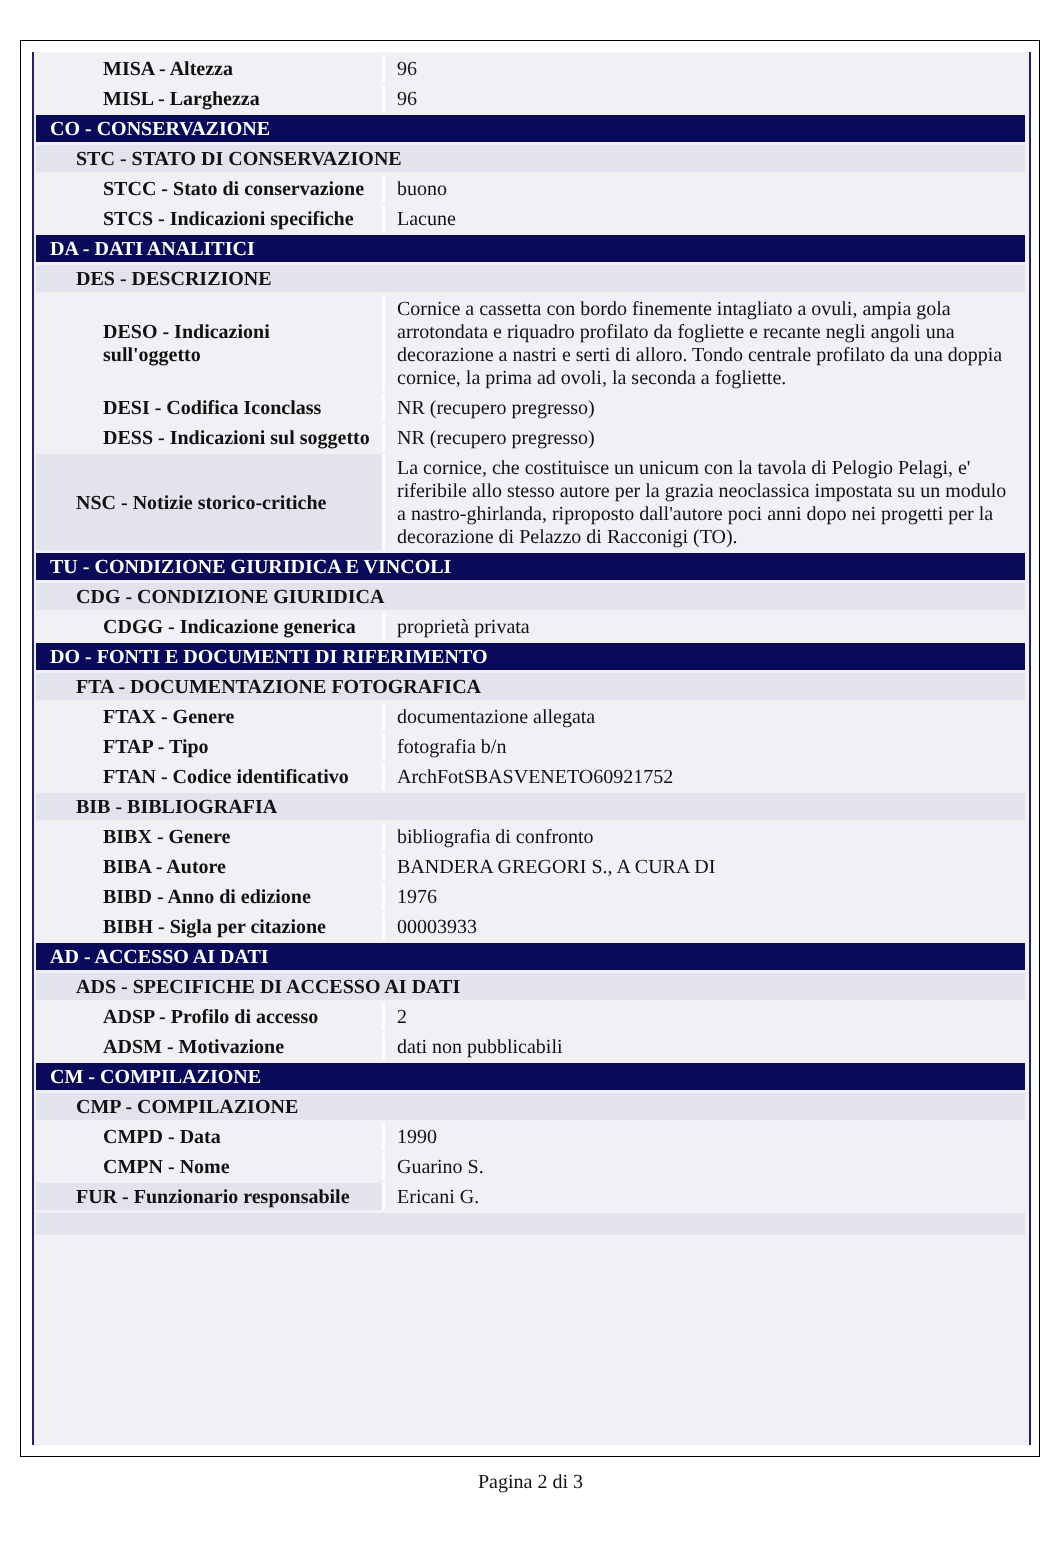| MISA - Altezza | 96 |
| MISL - Larghezza | 96 |
| CO - CONSERVAZIONE | |
| STC - STATO DI CONSERVAZIONE | |
| STCC - Stato di conservazione | buono |
| STCS - Indicazioni specifiche | Lacune |
| DA - DATI ANALITICI | |
| DES - DESCRIZIONE | |
| DESO - Indicazioni sull'oggetto | Cornice a cassetta con bordo finemente intagliato a ovuli, ampia gola arrotondata e riquadro profilato da fogliette e recante negli angoli una decorazione a nastri e serti di alloro. Tondo centrale profilato da una doppia cornice, la prima ad ovoli, la seconda a fogliette. |
| DESI - Codifica Iconclass | NR (recupero pregresso) |
| DESS - Indicazioni sul soggetto | NR (recupero pregresso) |
| NSC - Notizie storico-critiche | La cornice, che costituisce un unicum con la tavola di Pelogio Pelagi, e' riferibile allo stesso autore per la grazia neoclassica impostata su un modulo a nastro-ghirlanda, riproposto dall'autore poci anni dopo nei progetti per la decorazione di Pelazzo di Racconigi (TO). |
| TU - CONDIZIONE GIURIDICA E VINCOLI | |
| CDG - CONDIZIONE GIURIDICA | |
| CDGG - Indicazione generica | proprietà privata |
| DO - FONTI E DOCUMENTI DI RIFERIMENTO | |
| FTA - DOCUMENTAZIONE FOTOGRAFICA | |
| FTAX - Genere | documentazione allegata |
| FTAP - Tipo | fotografia b/n |
| FTAN - Codice identificativo | ArchFotSBASVENETO60921752 |
| BIB - BIBLIOGRAFIA | |
| BIBX - Genere | bibliografia di confronto |
| BIBA - Autore | BANDERA GREGORI S., A CURA DI |
| BIBD - Anno di edizione | 1976 |
| BIBH - Sigla per citazione | 00003933 |
| AD - ACCESSO AI DATI | |
| ADS - SPECIFICHE DI ACCESSO AI DATI | |
| ADSP - Profilo di accesso | 2 |
| ADSM - Motivazione | dati non pubblicabili |
| CM - COMPILAZIONE | |
| CMP - COMPILAZIONE | |
| CMPD - Data | 1990 |
| CMPN - Nome | Guarino S. |
| FUR - Funzionario responsabile | Ericani G. |
Pagina 2 di 3